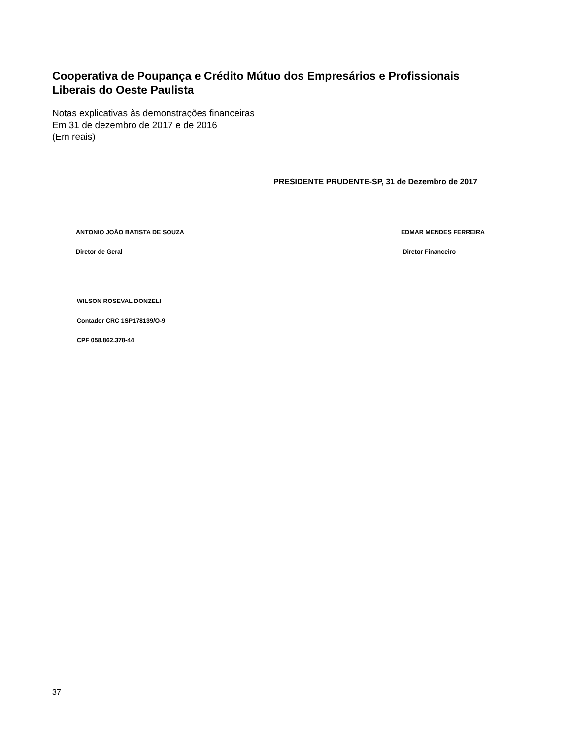Cooperativa de Poupança e Crédito Mútuo dos Empresários e Profissionais
Liberais do Oeste Paulista
Notas explicativas às demonstrações financeiras
Em 31 de dezembro de 2017 e de 2016
(Em reais)
PRESIDENTE PRUDENTE-SP, 31 de Dezembro de 2017
ANTONIO JOÃO BATISTA DE SOUZA
Diretor de Geral
EDMAR MENDES FERREIRA
Diretor Financeiro
WILSON ROSEVAL DONZELI
Contador CRC 1SP178139/O-9
CPF 058.862.378-44
37